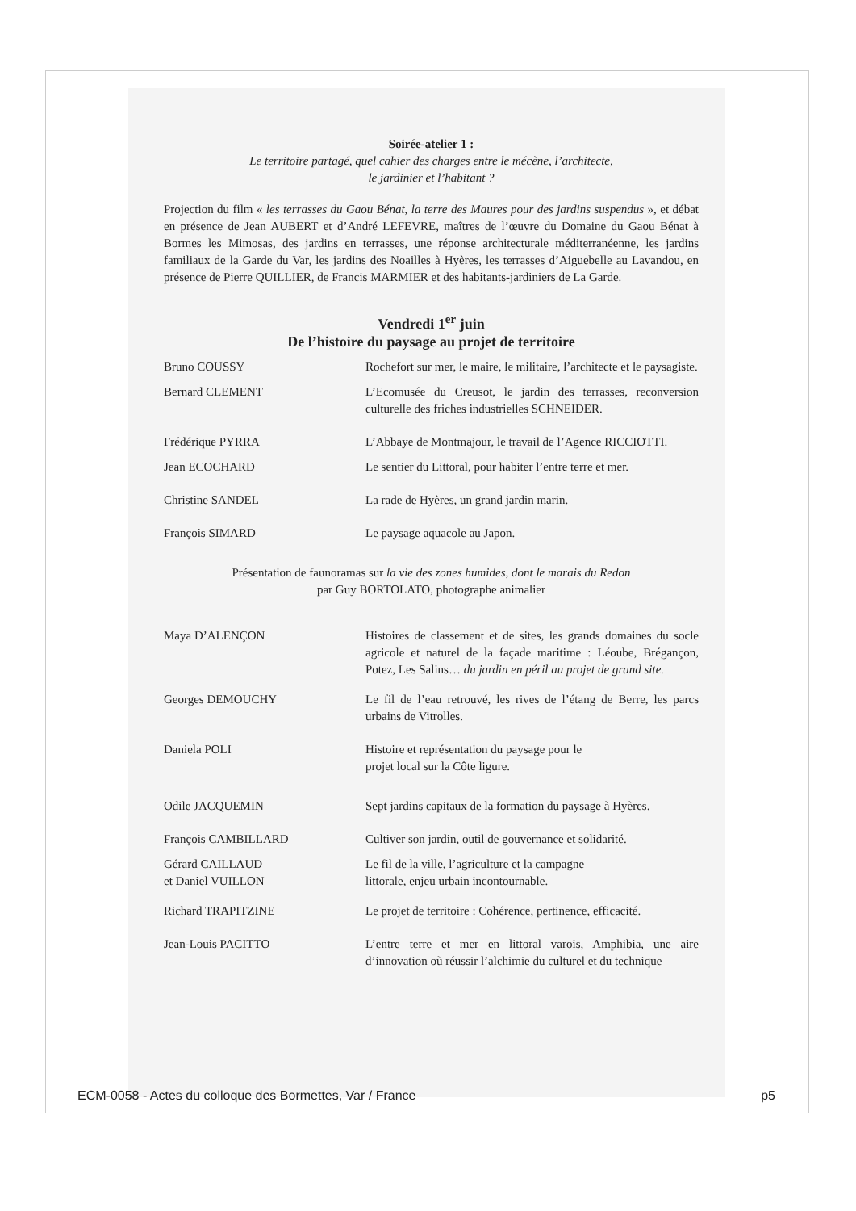Soirée-atelier 1 :
Le territoire partagé, quel cahier des charges entre le mécène, l’architecte,
le jardinier et l’habitant ?
Projection du film « les terrasses du Gaou Bénat, la terre des Maures pour des jardins suspendus », et débat en présence de Jean AUBERT et d’André LEFEVRE, maîtres de l’œuvre du Domaine du Gaou Bénat à Bormes les Mimosas, des jardins en terrasses, une réponse architecturale méditerranéenne, les jardins familiaux de la Garde du Var, les jardins des Noailles à Hyères, les terrasses d’Aiguebelle au Lavandou, en présence de Pierre QUILLIER, de Francis MARMIER et des habitants-jardiniers de La Garde.
Vendredi 1<sup>er</sup> juin
De l’histoire du paysage au projet de territoire
Bruno COUSSY Rochefort sur mer, le maire, le militaire, l’architecte et le paysagiste.
Bernard CLEMENT L’Ecomusée du Creusot, le jardin des terrasses, reconversion culturelle des friches industrielles SCHNEIDER.
Frédérique PYRRA L’Abbaye de Montmajour, le travail de l’Agence RICCIOTTI.
Jean ECOCHARD Le sentier du Littoral, pour habiter l’entre terre et mer.
Christine SANDEL La rade de Hyères, un grand jardin marin.
François SIMARD Le paysage aquacole au Japon.
Présentation de faunoramas sur la vie des zones humides, dont le marais du Redon
par Guy BORTOLATO, photographe animalier
Maya D’ALENÇON Histoires de classement et de sites, les grands domaines du socle agricole et naturel de la façade maritime : Léoube, Brégançon, Potez, Les Salins… du jardin en péril au projet de grand site.
Georges DEMOUCHY Le fil de l’eau retrouvé, les rives de l’étang de Berre, les parcs urbains de Vitrolles.
Daniela POLI Histoire et représentation du paysage pour le
projet local sur la Côte ligure.
Odile JACQUEMIN Sept jardins capitaux de la formation du paysage à Hyères.
François CAMBILLARD Cultiver son jardin, outil de gouvernance et solidarité.
Gérard CAILLAUD
et Daniel VUILLON
Le fil de la ville, l’agriculture et la campagne
littorale, enjeu urbain incontournable.
Richard TRAPITZINE Le projet de territoire : Cohérence, pertinence, efficacité.
Jean-Louis PACITTO L’entre terre et mer en littoral varois, Amphibia, une aire d’innovation où réussir l’alchimie du culturel et du technique
ECM-0058 - Actes du colloque des Bormettes, Var / France p5